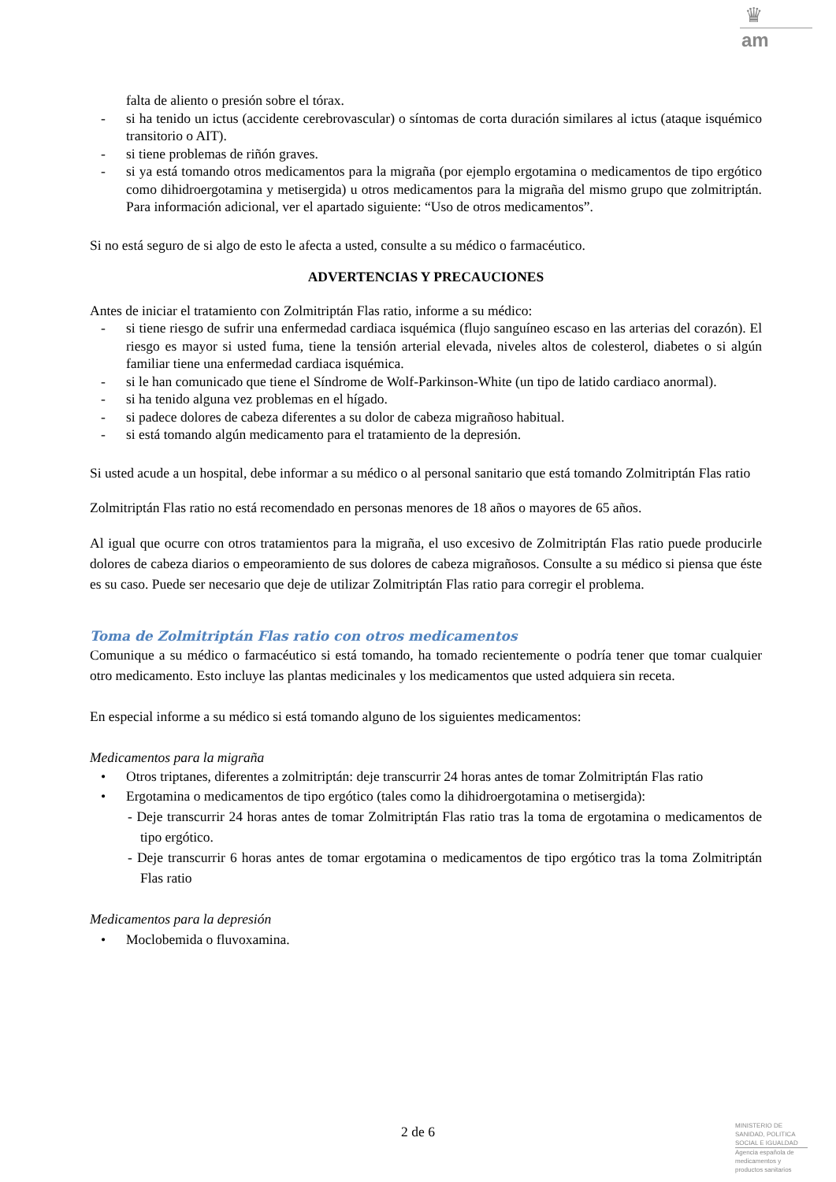♛
am
falta de aliento o presión sobre el tórax.
- si ha tenido un ictus (accidente cerebrovascular) o síntomas de corta duración similares al ictus (ataque isquémico transitorio o AIT).
- si tiene problemas de riñón graves.
- si ya está tomando otros medicamentos para la migraña (por ejemplo ergotamina o medicamentos de tipo ergótico como dihidroergotamina y metisergida) u otros medicamentos para la migraña del mismo grupo que zolmitriptán. Para información adicional, ver el apartado siguiente: “Uso de otros medicamentos”.
Si no está seguro de si algo de esto le afecta a usted, consulte a su médico o farmacéutico.
ADVERTENCIAS Y PRECAUCIONES
Antes de iniciar el tratamiento con Zolmitriptán Flas ratio, informe a su médico:
- si tiene riesgo de sufrir una enfermedad cardiaca isquémica (flujo sanguíneo escaso en las arterias del corazón). El riesgo es mayor si usted fuma, tiene la tensión arterial elevada, niveles altos de colesterol, diabetes o si algún familiar tiene una enfermedad cardiaca isquémica.
- si le han comunicado que tiene el Síndrome de Wolf-Parkinson-White (un tipo de latido cardiaco anormal).
- si ha tenido alguna vez problemas en el hígado.
- si padece dolores de cabeza diferentes a su dolor de cabeza migrañoso habitual.
- si está tomando algún medicamento para el tratamiento de la depresión.
Si usted acude a un hospital, debe informar a su médico o al personal sanitario que está tomando Zolmitriptán Flas ratio
Zolmitriptán Flas ratio no está recomendado en personas menores de 18 años o mayores de 65 años.
Al igual que ocurre con otros tratamientos para la migraña, el uso excesivo de Zolmitriptán Flas ratio puede producirle dolores de cabeza diarios o empeoramiento de sus dolores de cabeza migrañosos. Consulte a su médico si piensa que éste es su caso. Puede ser necesario que deje de utilizar Zolmitriptán Flas ratio para corregir el problema.
Toma de Zolmitriptán Flas ratio con otros medicamentos
Comunique a su médico o farmacéutico si está tomando, ha tomado recientemente o podría tener que tomar cualquier otro medicamento. Esto incluye las plantas medicinales y los medicamentos que usted adquiera sin receta.
En especial informe a su médico si está tomando alguno de los siguientes medicamentos:
Medicamentos para la migraña
• Otros triptanes, diferentes a zolmitriptán: deje transcurrir 24 horas antes de tomar Zolmitriptán Flas ratio
• Ergotamina o medicamentos de tipo ergótico (tales como la dihidroergotamina o metisergida):
- Deje transcurrir 24 horas antes de tomar Zolmitriptán Flas ratio tras la toma de ergotamina o medicamentos de tipo ergótico.
- Deje transcurrir 6 horas antes de tomar ergotamina o medicamentos de tipo ergótico tras la toma Zolmitriptán Flas ratio
Medicamentos para la depresión
• Moclobemida o fluvoxamina.
2 de 6
MINISTERIO DE
SANIDAD, POLITICA
SOCIAL E IGUALDAD
Agencia española de
medicamentos y
productos sanitarios